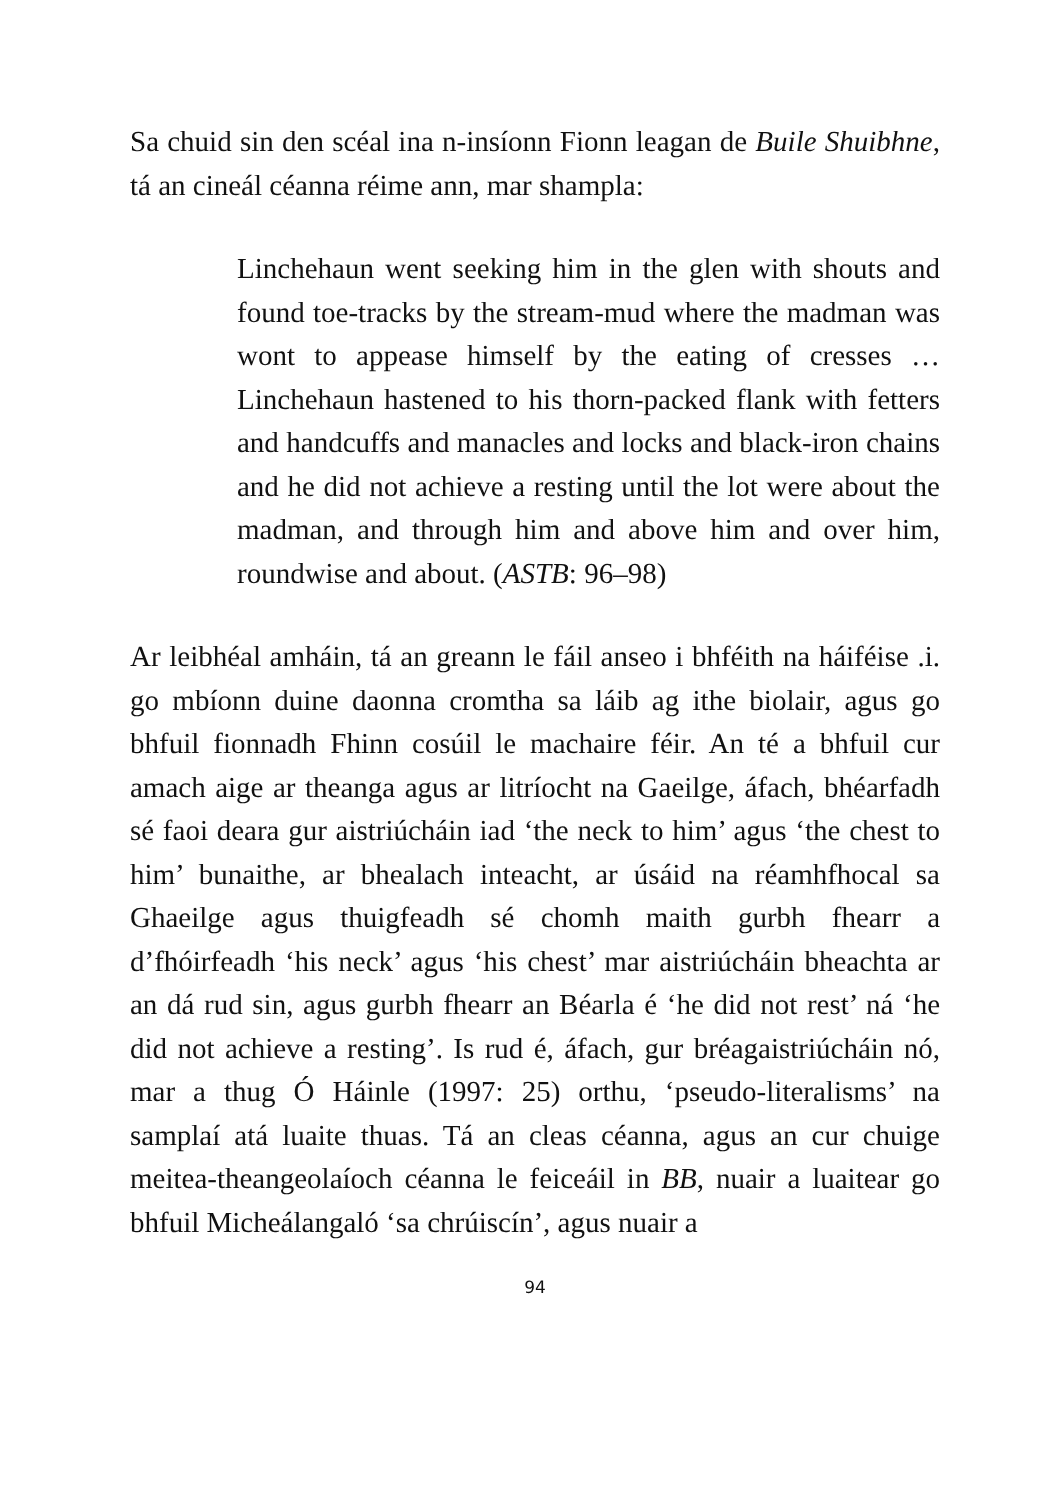Sa chuid sin den scéal ina n-insíonn Fionn leagan de Buile Shuibhne, tá an cineál céanna réime ann, mar shampla:
Linchehaun went seeking him in the glen with shouts and found toe-tracks by the stream-mud where the madman was wont to appease himself by the eating of cresses … Linchehaun hastened to his thorn-packed flank with fetters and handcuffs and manacles and locks and black-iron chains and he did not achieve a resting until the lot were about the madman, and through him and above him and over him, roundwise and about. (ASTB: 96–98)
Ar leibhéal amháin, tá an greann le fáil anseo i bhféith na háiféise .i. go mbíonn duine daonna cromtha sa láib ag ithe biolair, agus go bhfuil fionnadh Fhinn cosúil le machaire féir. An té a bhfuil cur amach aige ar theanga agus ar litríocht na Gaeilge, áfach, bhéarfadh sé faoi deara gur aistriúcháin iad ‘the neck to him’ agus ‘the chest to him’ bunaithe, ar bhealach inteacht, ar úsáid na réamhfhocal sa Ghaeilge agus thuigfeadh sé chomh maith gurbh fhearr a d’fhóirfeadh ‘his neck’ agus ‘his chest’ mar aistriúcháin bheachta ar an dá rud sin, agus gurbh fhearr an Béarla é ‘he did not rest’ ná ‘he did not achieve a resting’. Is rud é, áfach, gur bréagaistriúcháin nó, mar a thug Ó Háinle (1997: 25) orthu, ‘pseudo-literalisms’ na samplaí atá luaite thuas. Tá an cleas céanna, agus an cur chuige meitea-theangeolaíoch céanna le feiceáil in BB, nuair a luaitear go bhfuil Micheálangaló ‘sa chrúiscín’, agus nuair a
94